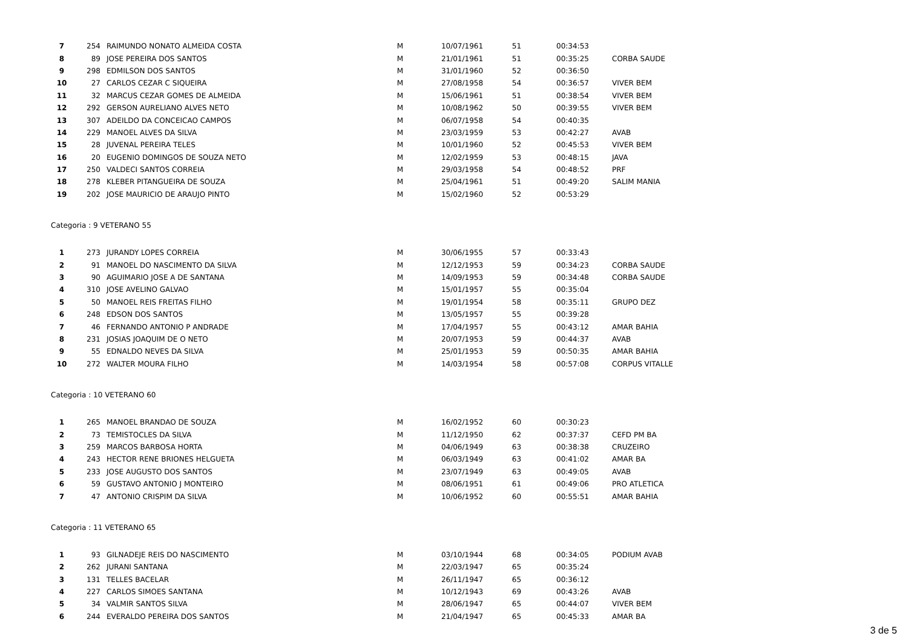| 7 | 254 | RAIMUNDO NONATO ALMEIDA COSTA | M | 10/07/1961 | 51 | 00:34:53 | |
| 8 | 89 | JOSE PEREIRA DOS SANTOS | M | 21/01/1961 | 51 | 00:35:25 | CORBA SAUDE |
| 9 | 298 | EDMILSON DOS SANTOS | M | 31/01/1960 | 52 | 00:36:50 | |
| 10 | 27 | CARLOS CEZAR C SIQUEIRA | M | 27/08/1958 | 54 | 00:36:57 | VIVER BEM |
| 11 | 32 | MARCUS CEZAR GOMES DE ALMEIDA | M | 15/06/1961 | 51 | 00:38:54 | VIVER BEM |
| 12 | 292 | GERSON AURELIANO ALVES NETO | M | 10/08/1962 | 50 | 00:39:55 | VIVER BEM |
| 13 | 307 | ADEILDO DA CONCEICAO CAMPOS | M | 06/07/1958 | 54 | 00:40:35 | |
| 14 | 229 | MANOEL ALVES DA SILVA | M | 23/03/1959 | 53 | 00:42:27 | AVAB |
| 15 | 28 | JUVENAL PEREIRA TELES | M | 10/01/1960 | 52 | 00:45:53 | VIVER BEM |
| 16 | 20 | EUGENIO DOMINGOS DE SOUZA NETO | M | 12/02/1959 | 53 | 00:48:15 | JAVA |
| 17 | 250 | VALDECI SANTOS CORREIA | M | 29/03/1958 | 54 | 00:48:52 | PRF |
| 18 | 278 | KLEBER PITANGUEIRA DE SOUZA | M | 25/04/1961 | 51 | 00:49:20 | SALIM MANIA |
| 19 | 202 | JOSE MAURICIO DE ARAUJO PINTO | M | 15/02/1960 | 52 | 00:53:29 | |
Categoria : 9 VETERANO 55
| 1 | 273 | JURANDY LOPES CORREIA | M | 30/06/1955 | 57 | 00:33:43 | |
| 2 | 91 | MANOEL DO NASCIMENTO DA SILVA | M | 12/12/1953 | 59 | 00:34:23 | CORBA SAUDE |
| 3 | 90 | AGUIMARIO JOSE A DE SANTANA | M | 14/09/1953 | 59 | 00:34:48 | CORBA SAUDE |
| 4 | 310 | JOSE AVELINO GALVAO | M | 15/01/1957 | 55 | 00:35:04 | |
| 5 | 50 | MANOEL REIS FREITAS FILHO | M | 19/01/1954 | 58 | 00:35:11 | GRUPO DEZ |
| 6 | 248 | EDSON DOS SANTOS | M | 13/05/1957 | 55 | 00:39:28 | |
| 7 | 46 | FERNANDO ANTONIO P ANDRADE | M | 17/04/1957 | 55 | 00:43:12 | AMAR BAHIA |
| 8 | 231 | JOSIAS JOAQUIM DE O NETO | M | 20/07/1953 | 59 | 00:44:37 | AVAB |
| 9 | 55 | EDNALDO NEVES DA SILVA | M | 25/01/1953 | 59 | 00:50:35 | AMAR BAHIA |
| 10 | 272 | WALTER MOURA FILHO | M | 14/03/1954 | 58 | 00:57:08 | CORPUS VITALLE |
Categoria : 10 VETERANO 60
| 1 | 265 | MANOEL BRANDAO DE SOUZA | M | 16/02/1952 | 60 | 00:30:23 | |
| 2 | 73 | TEMISTOCLES DA SILVA | M | 11/12/1950 | 62 | 00:37:37 | CEFD PM BA |
| 3 | 259 | MARCOS BARBOSA HORTA | M | 04/06/1949 | 63 | 00:38:38 | CRUZEIRO |
| 4 | 243 | HECTOR RENE BRIONES HELGUETA | M | 06/03/1949 | 63 | 00:41:02 | AMAR BA |
| 5 | 233 | JOSE AUGUSTO DOS SANTOS | M | 23/07/1949 | 63 | 00:49:05 | AVAB |
| 6 | 59 | GUSTAVO ANTONIO J MONTEIRO | M | 08/06/1951 | 61 | 00:49:06 | PRO ATLETICA |
| 7 | 47 | ANTONIO CRISPIM DA SILVA | M | 10/06/1952 | 60 | 00:55:51 | AMAR BAHIA |
Categoria : 11 VETERANO 65
| 1 | 93 | GILNADEJE REIS DO NASCIMENTO | M | 03/10/1944 | 68 | 00:34:05 | PODIUM AVAB |
| 2 | 262 | JURANI SANTANA | M | 22/03/1947 | 65 | 00:35:24 | |
| 3 | 131 | TELLES BACELAR | M | 26/11/1947 | 65 | 00:36:12 | |
| 4 | 227 | CARLOS SIMOES SANTANA | M | 10/12/1943 | 69 | 00:43:26 | AVAB |
| 5 | 34 | VALMIR SANTOS SILVA | M | 28/06/1947 | 65 | 00:44:07 | VIVER BEM |
| 6 | 244 | EVERALDO PEREIRA DOS SANTOS | M | 21/04/1947 | 65 | 00:45:33 | AMAR BA |
3 de 5